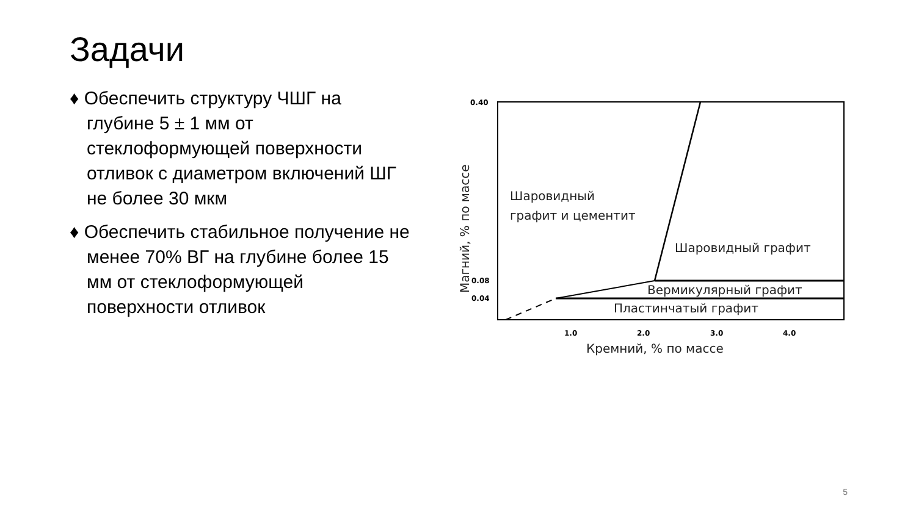Задачи
♦ Обеспечить структуру ЧШГ на глубине 5 ± 1 мм от стеклоформующей поверхности отливок с диаметром включений ШГ не более 30 мкм
♦ Обеспечить стабильное получение не менее 70% ВГ на глубине более 15 мм от стеклоформующей поверхности отливок
0.40
0.08
0.04
1.0
2.0
3.0
4.0
Шаровидный
графит и цементит
Шаровидный графит
Вермикулярный графит
Пластинчатый графит
Кремний, % по массе
Магний, % по массе
5